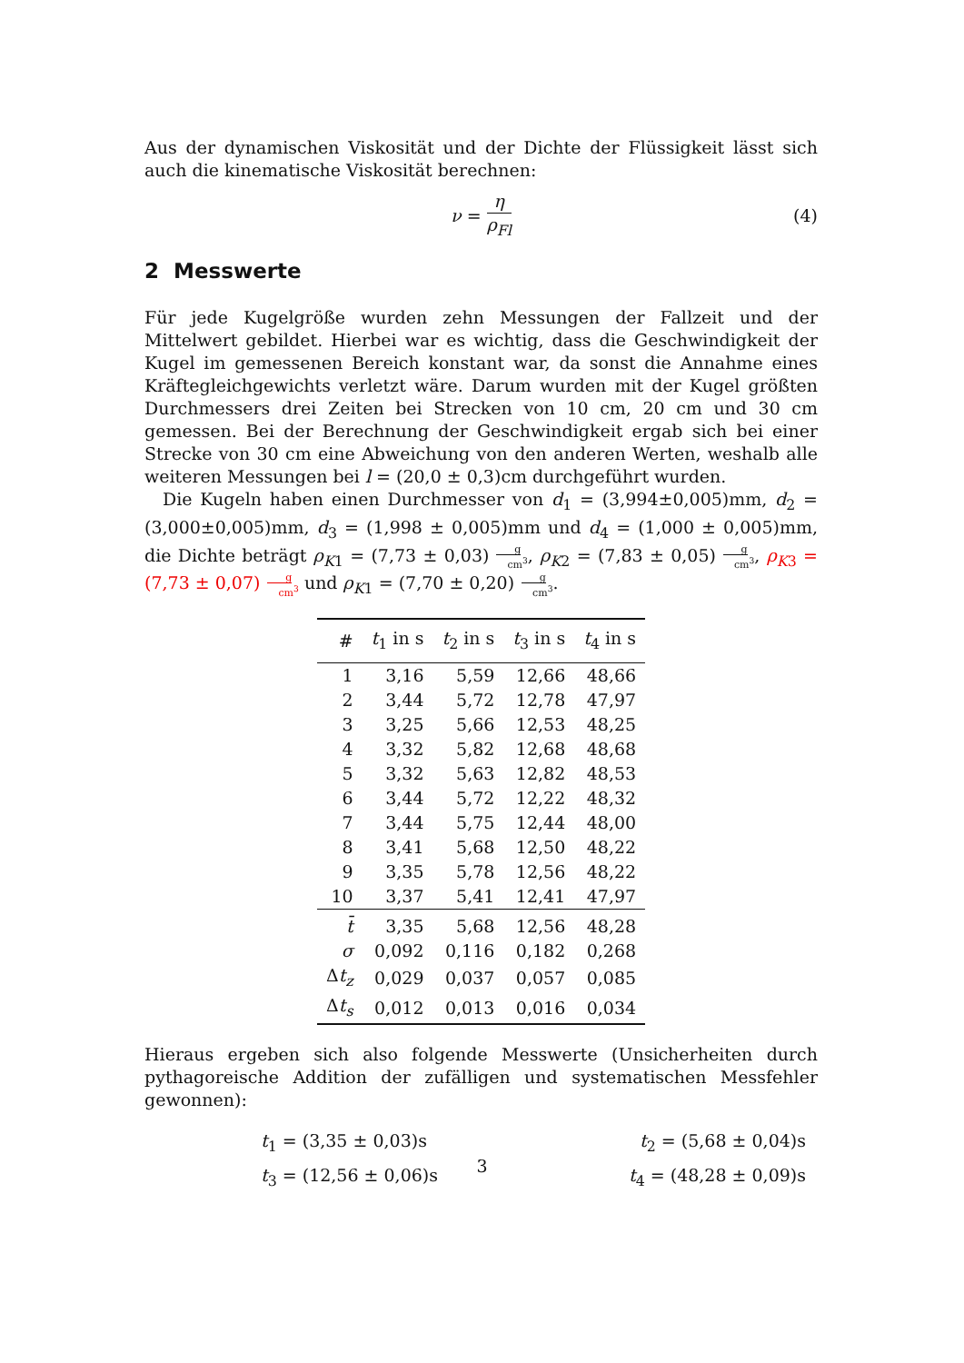Aus der dynamischen Viskosität und der Dichte der Flüssigkeit lässt sich auch die kinematische Viskosität berechnen:
ν = η ρ<sub>Fl</sub> (4)
2 Messwerte
Für jede Kugelgröße wurden zehn Messungen der Fallzeit und der Mittelwert gebildet. Hierbei war es wichtig, dass die Geschwindigkeit der Kugel im gemessenen Bereich konstant war, da sonst die Annahme eines Kräftegleichgewichts verletzt wäre. Darum wurden mit der Kugel größten Durchmessers drei Zeiten bei Strecken von 10 cm, 20 cm und 30 cm gemessen. Bei der Berechnung der Geschwindigkeit ergab sich bei einer Strecke von 30 cm eine Abweichung von den anderen Werten, weshalb alle weiteren Messungen bei l = (20,0 ± 0,3)cm durchgeführt wurden.
Die Kugeln haben einen Durchmesser von d<sub>1</sub> = (3,994±0,005)mm, d<sub>2</sub> = (3,000±0,005)mm, d<sub>3</sub> = (1,998 ± 0,005)mm und d<sub>4</sub> = (1,000 ± 0,005)mm, die Dichte beträgt ρ<sub>K</sub><sub>1</sub> = (7,73 ± 0,03)g cm<sup>3</sup>, ρ<sub>K</sub><sub>2</sub> = (7,83 ± 0,05)g cm<sup>3</sup>, ρ<sub>K</sub><sub>3</sub> = (7,73 ± 0,07)g cm<sup>3</sup> und ρ<sub>K</sub><sub>1</sub> = (7,70 ± 0,20)g cm<sup>3</sup>.
| # | t<sub>1</sub> in s | t<sub>2</sub> in s | t<sub>3</sub> in s | t<sub>4</sub> in s |
| --- | --- | --- | --- | --- |
| 1 | 3,16 | 5,59 | 12,66 | 48,66 |
| 2 | 3,44 | 5,72 | 12,78 | 47,97 |
| 3 | 3,25 | 5,66 | 12,53 | 48,25 |
| 4 | 3,32 | 5,82 | 12,68 | 48,68 |
| 5 | 3,32 | 5,63 | 12,82 | 48,53 |
| 6 | 3,44 | 5,72 | 12,22 | 48,32 |
| 7 | 3,44 | 5,75 | 12,44 | 48,00 |
| 8 | 3,41 | 5,68 | 12,50 | 48,22 |
| 9 | 3,35 | 5,78 | 12,56 | 48,22 |
| 10 | 3,37 | 5,41 | 12,41 | 47,97 |
| t̄ | 3,35 | 5,68 | 12,56 | 48,28 |
| σ | 0,092 | 0,116 | 0,182 | 0,268 |
| Δ t<sub>z</sub> | 0,029 | 0,037 | 0,057 | 0,085 |
| Δ t<sub>s</sub> | 0,012 | 0,013 | 0,016 | 0,034 |
Hieraus ergeben sich also folgende Messwerte (Unsicherheiten durch pythagoreische Addition der zufälligen und systematischen Messfehler gewonnen):
t<sub>1</sub> = (3,35 ± 0,03)s
t<sub>2</sub> = (5,68 ± 0,04)s
t<sub>3</sub> = (12,56 ± 0,06)s
t<sub>4</sub> = (48,28 ± 0,09)s
3